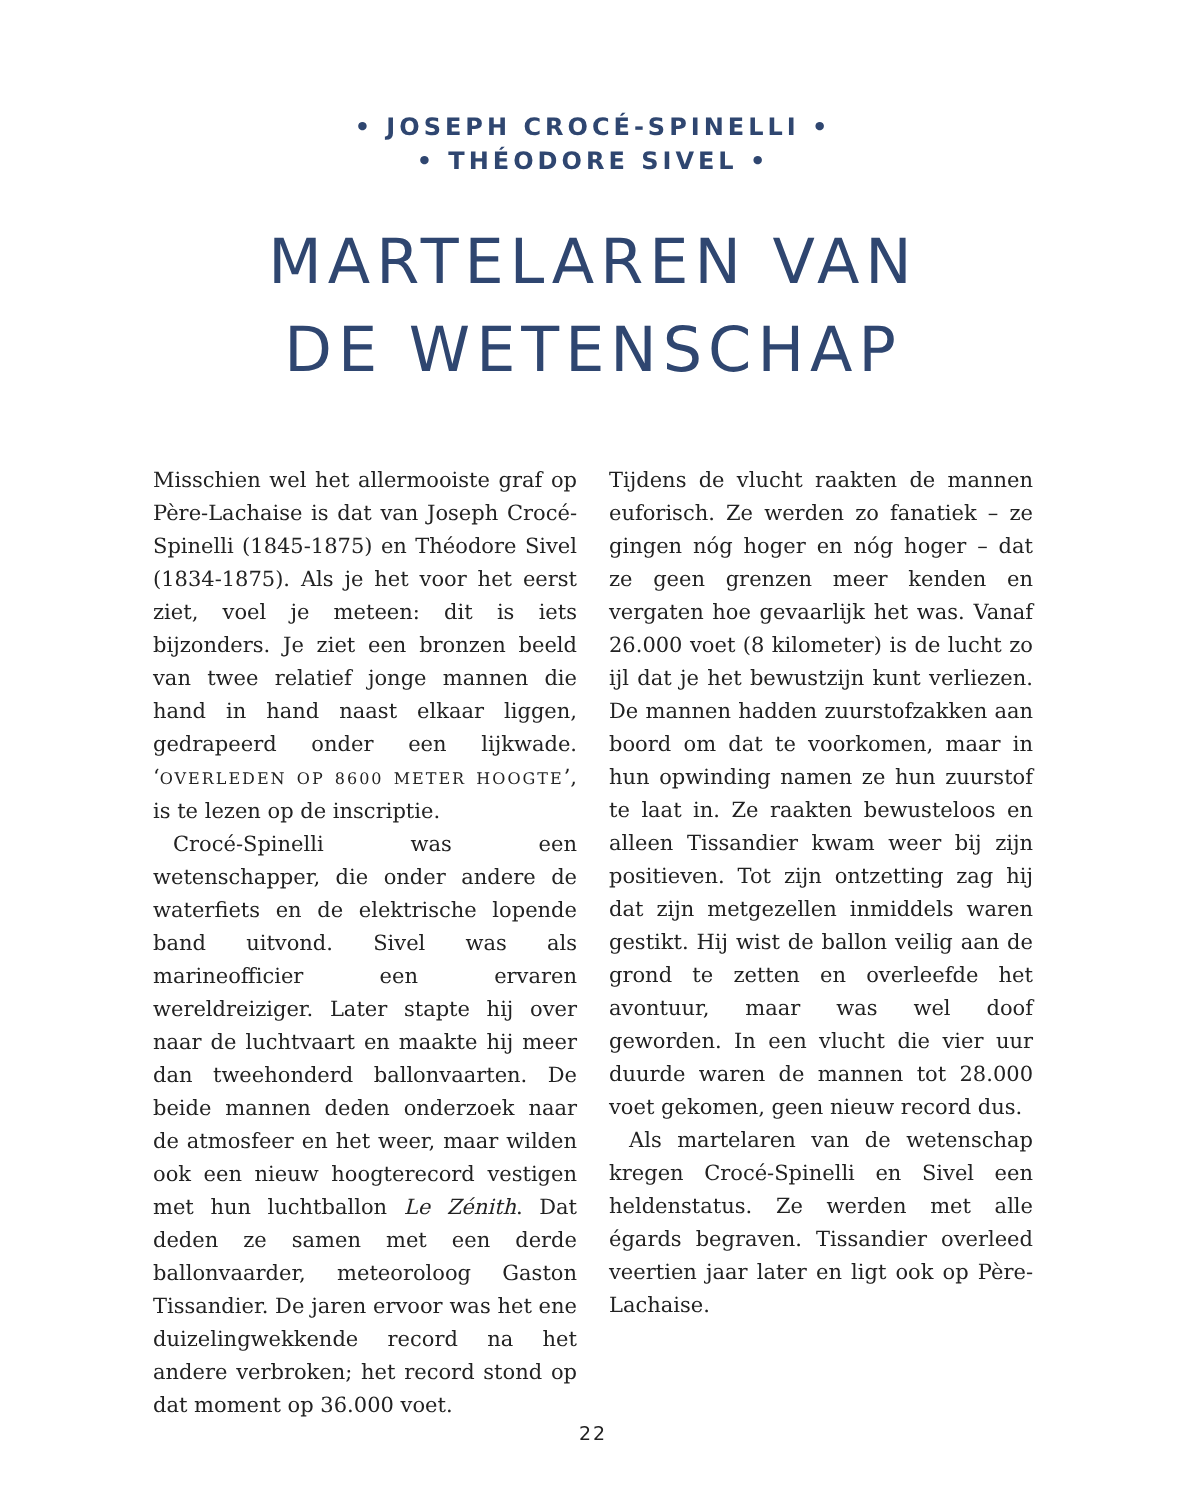• JOSEPH CROCÉ-SPINELLI •
• THÉODORE SIVEL •
MARTELAREN VAN
DE WETENSCHAP
Misschien wel het allermooiste graf op Père-Lachaise is dat van Joseph Crocé-Spinelli (1845-1875) en Théodore Sivel (1834-1875). Als je het voor het eerst ziet, voel je meteen: dit is iets bijzonders. Je ziet een bronzen beeld van twee relatief jonge mannen die hand in hand naast elkaar liggen, gedrapeerd onder een lijkwade. ‘OVERLEDEN OP 8600 METER HOOGTE’, is te lezen op de inscriptie.
Crocé-Spinelli was een wetenschapper, die onder andere de waterfiets en de elektrische lopende band uitvond. Sivel was als marineofficier een ervaren wereldreiziger. Later stapte hij over naar de luchtvaart en maakte hij meer dan tweehonderd ballonvaarten. De beide mannen deden onderzoek naar de atmosfeer en het weer, maar wilden ook een nieuw hoogterecord vestigen met hun luchtballon Le Zénith. Dat deden ze samen met een derde ballonvaarder, meteoroloog Gaston Tissandier. De jaren ervoor was het ene duizelingwekkende record na het andere verbroken; het record stond op dat moment op 36.000 voet.
Tijdens de vlucht raakten de mannen euforisch. Ze werden zo fanatiek – ze gingen nóg hoger en nóg hoger – dat ze geen grenzen meer kenden en vergaten hoe gevaarlijk het was. Vanaf 26.000 voet (8 kilometer) is de lucht zo ijl dat je het bewustzijn kunt verliezen. De mannen hadden zuurstofzakken aan boord om dat te voorkomen, maar in hun opwinding namen ze hun zuurstof te laat in. Ze raakten bewusteloos en alleen Tissandier kwam weer bij zijn positieven. Tot zijn ontzetting zag hij dat zijn metgezellen inmiddels waren gestikt. Hij wist de ballon veilig aan de grond te zetten en overleefde het avontuur, maar was wel doof geworden. In een vlucht die vier uur duurde waren de mannen tot 28.000 voet gekomen, geen nieuw record dus.
Als martelaren van de wetenschap kregen Crocé-Spinelli en Sivel een heldenstatus. Ze werden met alle égards begraven. Tissandier overleed veertien jaar later en ligt ook op Père-Lachaise.
22